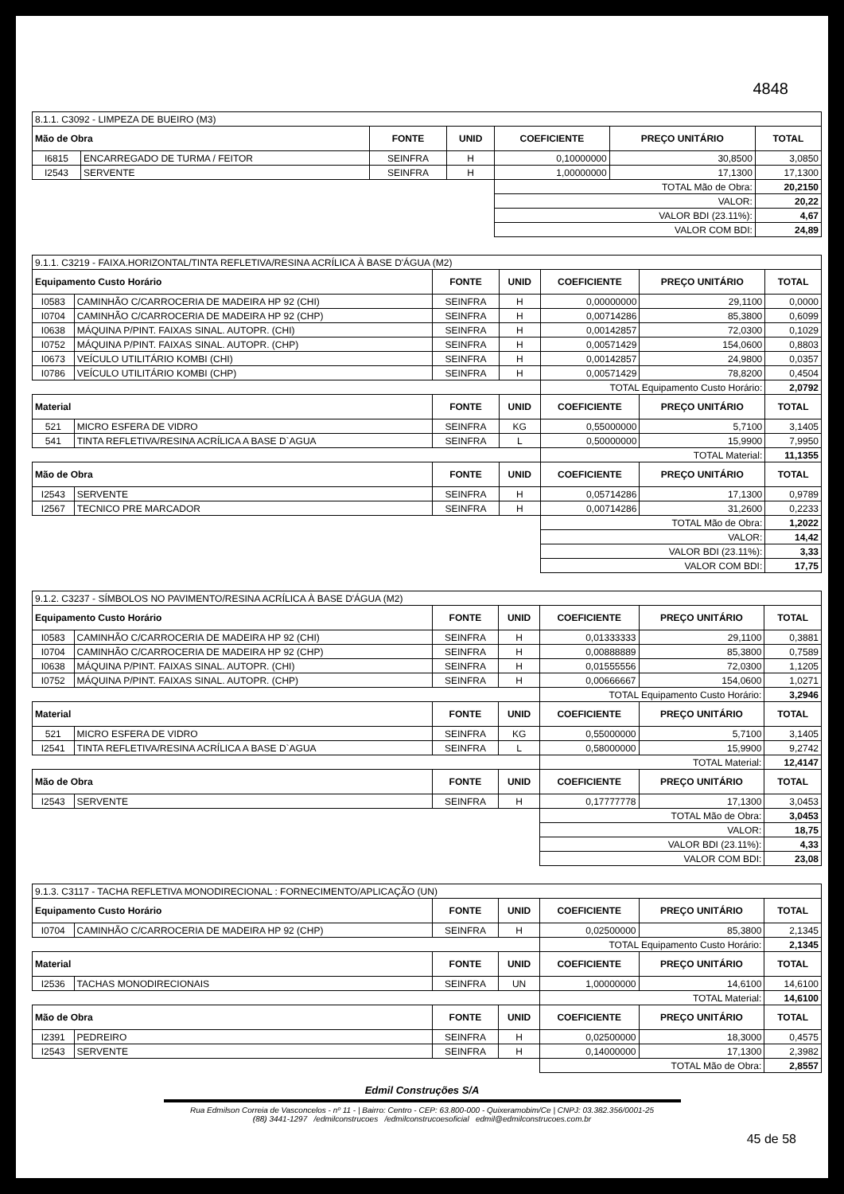4848
| 8.1.1. C3092 - LIMPEZA DE BUEIRO (M3) | | | | | | |
| Mão de Obra | | FONTE | UNID | COEFICIENTE | PREÇO UNITÁRIO | TOTAL |
| I6815 | ENCARREGADO DE TURMA / FEITOR | SEINFRA | H | 0,10000000 | 30,8500 | 3,0850 |
| I2543 | SERVENTE | SEINFRA | H | 1,00000000 | 17,1300 | 17,1300 |
| | | | | TOTAL Mão de Obra: | | 20,2150 |
| | | | | VALOR: | | 20,22 |
| | | | | VALOR BDI (23.11%): | | 4,67 |
| | | | | VALOR COM BDI: | | 24,89 |
| 9.1.1. C3219 - FAIXA.HORIZONTAL/TINTA REFLETIVA/RESINA ACRÍLICA À BASE D'ÁGUA (M2) | | | | | | |
| Equipamento Custo Horário | | FONTE | UNID | COEFICIENTE | PREÇO UNITÁRIO | TOTAL |
| I0583 | CAMINHÃO C/CARROCERIA DE MADEIRA HP 92 (CHI) | SEINFRA | H | 0,00000000 | 29,1100 | 0,0000 |
| I0704 | CAMINHÃO C/CARROCERIA DE MADEIRA HP 92 (CHP) | SEINFRA | H | 0,00714286 | 85,3800 | 0,6099 |
| I0638 | MÁQUINA P/PINT. FAIXAS SINAL. AUTOPR. (CHI) | SEINFRA | H | 0,00142857 | 72,0300 | 0,1029 |
| I0752 | MÁQUINA P/PINT. FAIXAS SINAL. AUTOPR. (CHP) | SEINFRA | H | 0,00571429 | 154,0600 | 0,8803 |
| I0673 | VEÍCULO UTILITÁRIO KOMBI (CHI) | SEINFRA | H | 0,00142857 | 24,9800 | 0,0357 |
| I0786 | VEÍCULO UTILITÁRIO KOMBI (CHP) | SEINFRA | H | 0,00571429 | 78,8200 | 0,4504 |
| | | | | TOTAL Equipamento Custo Horário: | | 2,0792 |
| Material | | FONTE | UNID | COEFICIENTE | PREÇO UNITÁRIO | TOTAL |
| 521 | MICRO ESFERA DE VIDRO | SEINFRA | KG | 0,55000000 | 5,7100 | 3,1405 |
| 541 | TINTA REFLETIVA/RESINA ACRÍLICA A BASE D`AGUA | SEINFRA | L | 0,50000000 | 15,9900 | 7,9950 |
| | | | | TOTAL Material: | | 11,1355 |
| Mão de Obra | | FONTE | UNID | COEFICIENTE | PREÇO UNITÁRIO | TOTAL |
| I2543 | SERVENTE | SEINFRA | H | 0,05714286 | 17,1300 | 0,9789 |
| I2567 | TECNICO PRE MARCADOR | SEINFRA | H | 0,00714286 | 31,2600 | 0,2233 |
| | | | | TOTAL Mão de Obra: | | 1,2022 |
| | | | | VALOR: | | 14,42 |
| | | | | VALOR BDI (23.11%): | | 3,33 |
| | | | | VALOR COM BDI: | | 17,75 |
| 9.1.2. C3237 - SÍMBOLOS NO PAVIMENTO/RESINA ACRÍLICA À BASE D'ÁGUA (M2) | | | | | | |
| Equipamento Custo Horário | | FONTE | UNID | COEFICIENTE | PREÇO UNITÁRIO | TOTAL |
| I0583 | CAMINHÃO C/CARROCERIA DE MADEIRA HP 92 (CHI) | SEINFRA | H | 0,01333333 | 29,1100 | 0,3881 |
| I0704 | CAMINHÃO C/CARROCERIA DE MADEIRA HP 92 (CHP) | SEINFRA | H | 0,00888889 | 85,3800 | 0,7589 |
| I0638 | MÁQUINA P/PINT. FAIXAS SINAL. AUTOPR. (CHI) | SEINFRA | H | 0,01555556 | 72,0300 | 1,1205 |
| I0752 | MÁQUINA P/PINT. FAIXAS SINAL. AUTOPR. (CHP) | SEINFRA | H | 0,00666667 | 154,0600 | 1,0271 |
| | | | | TOTAL Equipamento Custo Horário: | | 3,2946 |
| Material | | FONTE | UNID | COEFICIENTE | PREÇO UNITÁRIO | TOTAL |
| 521 | MICRO ESFERA DE VIDRO | SEINFRA | KG | 0,55000000 | 5,7100 | 3,1405 |
| I2541 | TINTA REFLETIVA/RESINA ACRÍLICA A BASE D`AGUA | SEINFRA | L | 0,58000000 | 15,9900 | 9,2742 |
| | | | | TOTAL Material: | | 12,4147 |
| Mão de Obra | | FONTE | UNID | COEFICIENTE | PREÇO UNITÁRIO | TOTAL |
| I2543 | SERVENTE | SEINFRA | H | 0,17777778 | 17,1300 | 3,0453 |
| | | | | TOTAL Mão de Obra: | | 3,0453 |
| | | | | VALOR: | | 18,75 |
| | | | | VALOR BDI (23.11%): | | 4,33 |
| | | | | VALOR COM BDI: | | 23,08 |
| 9.1.3. C3117 - TACHA REFLETIVA MONODIRECIONAL : FORNECIMENTO/APLICAÇÃO (UN) | | | | | | |
| Equipamento Custo Horário | | FONTE | UNID | COEFICIENTE | PREÇO UNITÁRIO | TOTAL |
| I0704 | CAMINHÃO C/CARROCERIA DE MADEIRA HP 92 (CHP) | SEINFRA | H | 0,02500000 | 85,3800 | 2,1345 |
| | | | | TOTAL Equipamento Custo Horário: | | 2,1345 |
| Material | | FONTE | UNID | COEFICIENTE | PREÇO UNITÁRIO | TOTAL |
| I2536 | TACHAS MONODIRECIONAIS | SEINFRA | UN | 1,00000000 | 14,6100 | 14,6100 |
| | | | | TOTAL Material: | | 14,6100 |
| Mão de Obra | | FONTE | UNID | COEFICIENTE | PREÇO UNITÁRIO | TOTAL |
| I2391 | PEDREIRO | SEINFRA | H | 0,02500000 | 18,3000 | 0,4575 |
| I2543 | SERVENTE | SEINFRA | H | 0,14000000 | 17,1300 | 2,3982 |
| | | | | TOTAL Mão de Obra: | | 2,8557 |
Edmil Construções S/A
Rua Edmilson Correia de Vasconcelos - nº 11 - | Bairro: Centro - CEP: 63.800-000 - Quixeramobim/Ce | CNPJ: 03.382.356/0001-25
(88) 3441-1297 /edmilconstrucoes /edmilconstrucoesoficial edmil@edmilconstrucoes.com.br
45 de 58